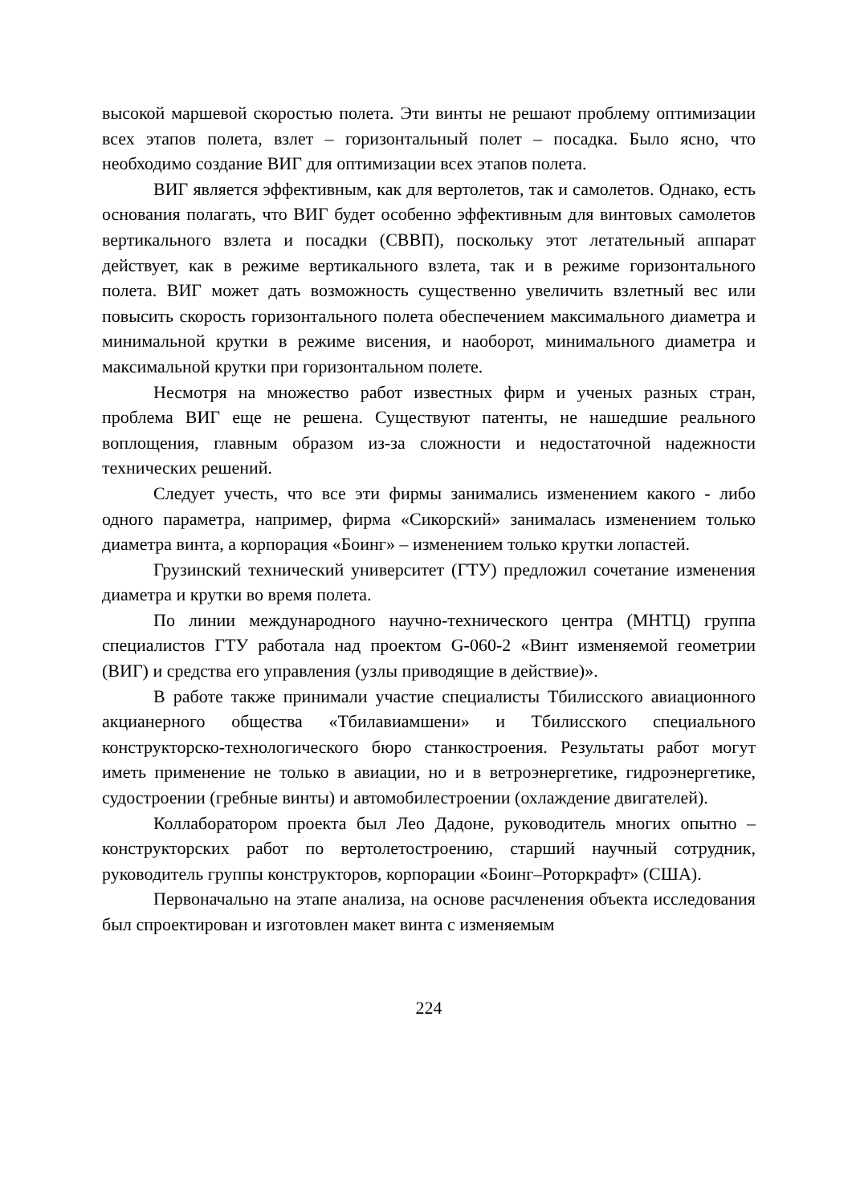высокой маршевой скоростью полета. Эти винты не решают проблему оптимизации всех этапов полета, взлет – горизонтальный полет – посадка. Было ясно, что необходимо создание ВИГ для оптимизации всех этапов полета.
ВИГ является эффективным, как для вертолетов, так и самолетов. Однако, есть основания полагать, что ВИГ будет особенно эффективным для винтовых самолетов вертикального взлета и посадки (СВВП), поскольку этот летательный аппарат действует, как в режиме вертикального взлета, так и в режиме горизонтального полета. ВИГ может дать возможность существенно увеличить взлетный вес или повысить скорость горизонтального полета обеспечением максимального диаметра и минимальной крутки в режиме висения, и наоборот, минимального диаметра и максимальной крутки при горизонтальном полете.
Несмотря на множество работ известных фирм и ученых разных стран, проблема ВИГ еще не решена. Существуют патенты, не нашедшие реального воплощения, главным образом из-за сложности и недостаточной надежности технических решений.
Следует учесть, что все эти фирмы занимались изменением какого - либо одного параметра, например, фирма «Сикорский» занималась изменением только диаметра винта, а корпорация «Боинг» – изменением только крутки лопастей.
Грузинский технический университет (ГТУ) предложил сочетание изменения диаметра и крутки во время полета.
По линии международного научно-технического центра (МНТЦ) группа специалистов ГТУ работала над проектом G-060-2 «Винт изменяемой геометрии (ВИГ) и средства его управления (узлы приводящие в действие)».
В работе также принимали участие специалисты Тбилисского авиационного акцианерного общества «Тбилавиамшени» и Тбилисского специального конструкторско-технологического бюро станкостроения. Результаты работ могут иметь применение не только в авиации, но и в ветроэнергетике, гидроэнергетике, судостроении (гребные винты) и автомобилестроении (охлаждение двигателей).
Коллаборатором проекта был Лео Дадоне, руководитель многих опытно – конструкторских работ по вертолетостроению, старший научный сотрудник, руководитель группы конструкторов, корпорации «Боинг–Роторкрафт» (США).
Первоначально на этапе анализа, на основе расчленения объекта исследования был спроектирован и изготовлен макет винта с изменяемым
224